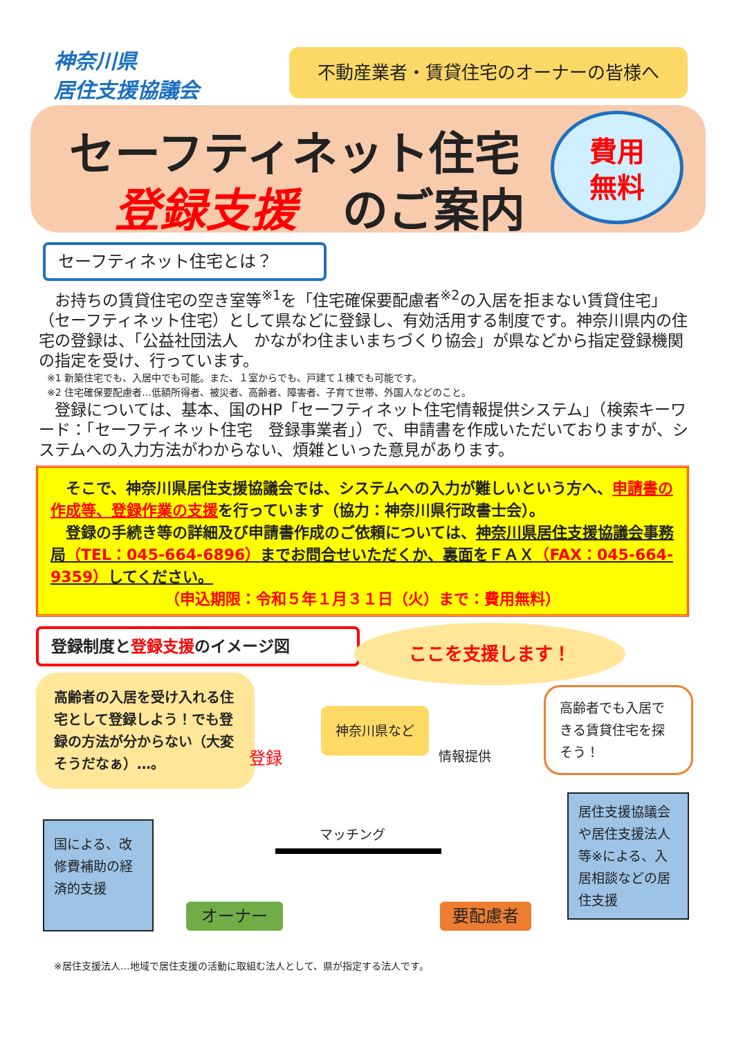神奈川県
居住支援協議会
不動産業者・賃貸住宅のオーナーの皆様へ
セーフティネット住宅
登録支援　のご案内
費用
無料
セーフティネット住宅とは？
　お持ちの賃貸住宅の空き室等<sup>※1</sup>を「住宅確保要配慮者<sup>※2</sup>の入居を拒まない賃貸住宅」（セーフティネット住宅）として県などに登録し、有効活用する制度です。神奈川県内の住宅の登録は、「公益社団法人　かながわ住まいまちづくり協会」が県などから指定登録機関の指定を受け、行っています。
※1 新築住宅でも、入居中でも可能。また、１室からでも、戸建て１棟でも可能です。
※2 住宅確保要配慮者…低額所得者、被災者、高齢者、障害者、子育て世帯、外国人などのこと。
　登録については、基本、国のHP「セーフティネット住宅情報提供システム」（検索キーワード：「セーフティネット住宅　登録事業者」）で、申請書を作成いただいておりますが、システムへの入力方法がわからない、煩雑といった意見があります。
　そこで、神奈川県居住支援協議会では、システムへの入力が難しいという方へ、申請書の作成等、登録作業の支援を行っています（協力：神奈川県行政書士会）。
　登録の手続き等の詳細及び申請書作成のご依頼については、神奈川県居住支援協議会事務局（TEL：045-664-6896）までお問合せいただくか、裏面をＦＡＸ（FAX：045-664-9359）してください。
（申込期限：令和５年１月３１日（火）まで：費用無料）
登録制度と登録支援のイメージ図 ここを支援します！
高齢者の入居を受け入れる住宅として登録しよう！でも登録の方法が分からない（大変そうだなぁ）…。
神奈川県など
登録 情報提供
高齢者でも入居できる賃貸住宅を探そう！
国による、改修費補助の経済的支援
マッチング
居住支援協議会や居住支援法人等※による、入居相談などの居住支援
オーナー 要配慮者
※居住支援法人…地域で居住支援の活動に取組む法人として、県が指定する法人です。